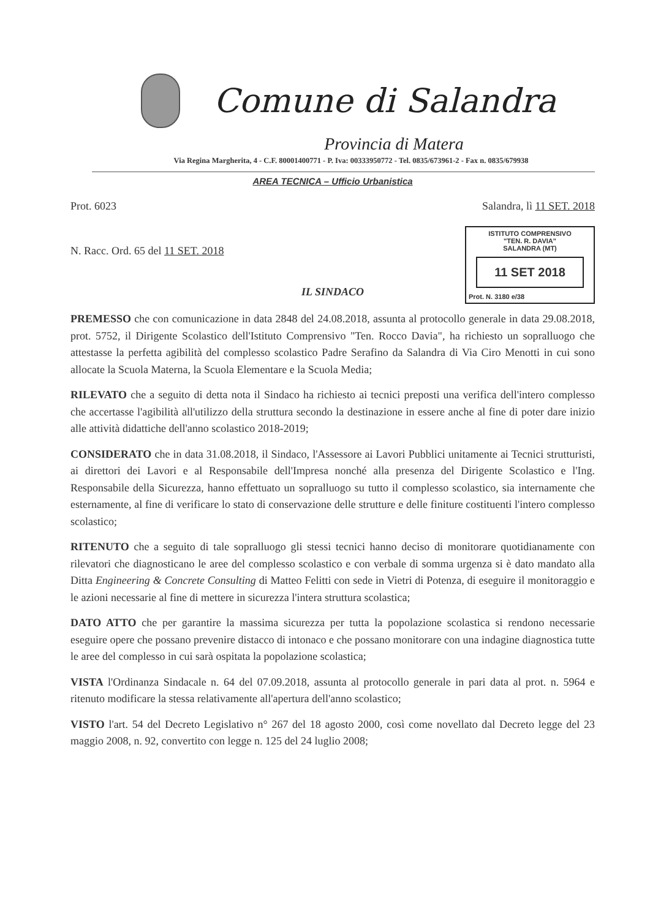Comune di Salandra
Provincia di Matera
Via Regina Margherita, 4 - C.F. 80001400771 - P. Iva: 00333950772 - Tel. 0835/673961-2 - Fax n. 0835/679938
AREA TECNICA – Ufficio Urbanistica
Prot. 6023 Salandra, lì 11 SET. 2018
N. Racc. Ord. 65 del 11 SET. 2018
ISTITUTO COMPRENSIVO
"TEN. R. DAVIA"
SALANDRA (MT)
11 SET 2018
Prot. N. 3180 e/38
IL SINDACO
PREMESSO che con comunicazione in data 2848 del 24.08.2018, assunta al protocollo generale in data 29.08.2018, prot. 5752, il Dirigente Scolastico dell'Istituto Comprensivo "Ten. Rocco Davia", ha richiesto un sopralluogo che attestasse la perfetta agibilità del complesso scolastico Padre Serafino da Salandra di Via Ciro Menotti in cui sono allocate la Scuola Materna, la Scuola Elementare e la Scuola Media;
RILEVATO che a seguito di detta nota il Sindaco ha richiesto ai tecnici preposti una verifica dell'intero complesso che accertasse l'agibilità all'utilizzo della struttura secondo la destinazione in essere anche al fine di poter dare inizio alle attività didattiche dell'anno scolastico 2018-2019;
CONSIDERATO che in data 31.08.2018, il Sindaco, l'Assessore ai Lavori Pubblici unitamente ai Tecnici strutturisti, ai direttori dei Lavori e al Responsabile dell'Impresa nonché alla presenza del Dirigente Scolastico e l'Ing. Responsabile della Sicurezza, hanno effettuato un sopralluogo su tutto il complesso scolastico, sia internamente che esternamente, al fine di verificare lo stato di conservazione delle strutture e delle finiture costituenti l'intero complesso scolastico;
RITENUTO che a seguito di tale sopralluogo gli stessi tecnici hanno deciso di monitorare quotidianamente con rilevatori che diagnosticano le aree del complesso scolastico e con verbale di somma urgenza si è dato mandato alla Ditta Engineering & Concrete Consulting di Matteo Felitti con sede in Vietri di Potenza, di eseguire il monitoraggio e le azioni necessarie al fine di mettere in sicurezza l'intera struttura scolastica;
DATO ATTO che per garantire la massima sicurezza per tutta la popolazione scolastica si rendono necessarie eseguire opere che possano prevenire distacco di intonaco e che possano monitorare con una indagine diagnostica tutte le aree del complesso in cui sarà ospitata la popolazione scolastica;
VISTA l'Ordinanza Sindacale n. 64 del 07.09.2018, assunta al protocollo generale in pari data al prot. n. 5964 e ritenuto modificare la stessa relativamente all'apertura dell'anno scolastico;
VISTO l'art. 54 del Decreto Legislativo n° 267 del 18 agosto 2000, così come novellato dal Decreto legge del 23 maggio 2008, n. 92, convertito con legge n. 125 del 24 luglio 2008;